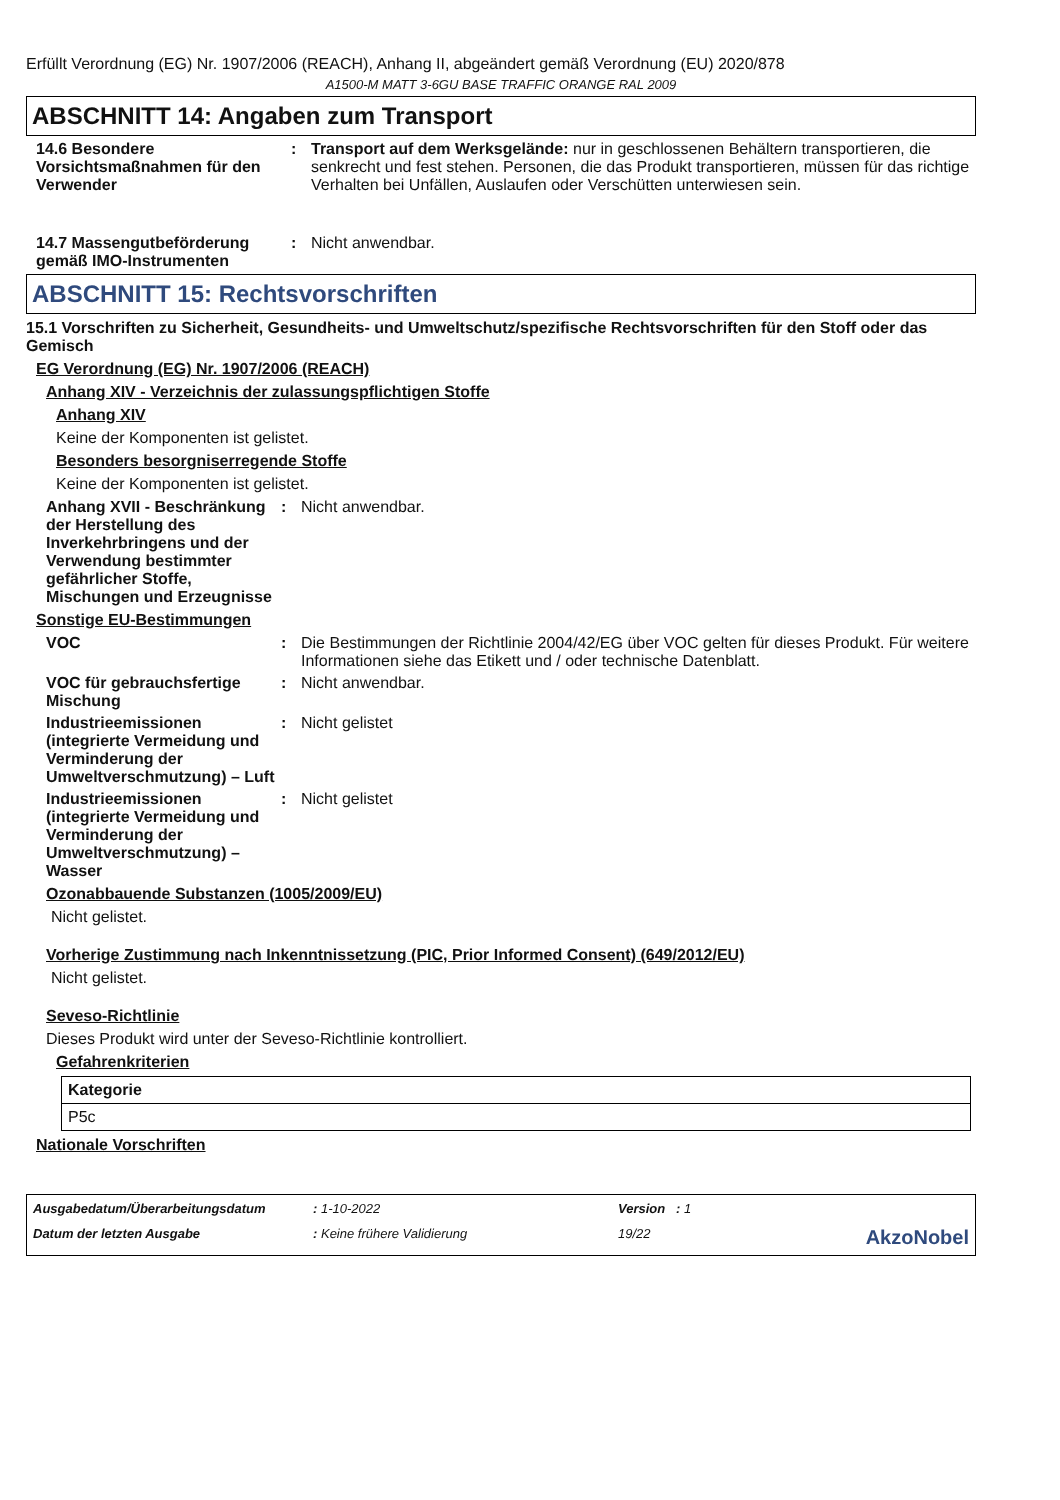Erfüllt Verordnung (EG) Nr. 1907/2006 (REACH), Anhang II, abgeändert gemäß Verordnung (EU) 2020/878
A1500-M MATT 3-6GU BASE TRAFFIC ORANGE RAL 2009
ABSCHNITT 14: Angaben zum Transport
14.6 Besondere Vorsichtsmaßnahmen für den Verwender
: Transport auf dem Werksgelände: nur in geschlossenen Behältern transportieren, die senkrecht und fest stehen. Personen, die das Produkt transportieren, müssen für das richtige Verhalten bei Unfällen, Auslaufen oder Verschütten unterwiesen sein.
14.7 Massengutbeförderung gemäß IMO-Instrumenten
: Nicht anwendbar.
ABSCHNITT 15: Rechtsvorschriften
15.1 Vorschriften zu Sicherheit, Gesundheits- und Umweltschutz/spezifische Rechtsvorschriften für den Stoff oder das Gemisch
EG Verordnung (EG) Nr. 1907/2006 (REACH)
Anhang XIV - Verzeichnis der zulassungspflichtigen Stoffe
Anhang XIV
Keine der Komponenten ist gelistet.
Besonders besorgniserregende Stoffe
Keine der Komponenten ist gelistet.
Anhang XVII - Beschränkung der Herstellung des Inverkehrbringens und der Verwendung bestimmter gefährlicher Stoffe, Mischungen und Erzeugnisse
: Nicht anwendbar.
Sonstige EU-Bestimmungen
VOC : Die Bestimmungen der Richtlinie 2004/42/EG über VOC gelten für dieses Produkt. Für weitere Informationen siehe das Etikett und / oder technische Datenblatt.
VOC für gebrauchsfertige Mischung
: Nicht anwendbar.
Industrieemissionen (integrierte Vermeidung und Verminderung der Umweltverschmutzung) – Luft
: Nicht gelistet
Industrieemissionen (integrierte Vermeidung und Verminderung der Umweltverschmutzung) – Wasser
: Nicht gelistet
Ozonabbauende Substanzen (1005/2009/EU)
Nicht gelistet.
Vorherige Zustimmung nach Inkenntnissetzung (PIC, Prior Informed Consent) (649/2012/EU)
Nicht gelistet.
Seveso-Richtlinie
Dieses Produkt wird unter der Seveso-Richtlinie kontrolliert.
Gefahrenkriterien
| Kategorie |
| --- |
| P5c |
Nationale Vorschriften
Ausgabedatum/Überarbeitungsdatum: 1-10-2022 Version : 1 Datum der letzten Ausgabe: Keine frühere Validierung 19/22 AkzoNobel